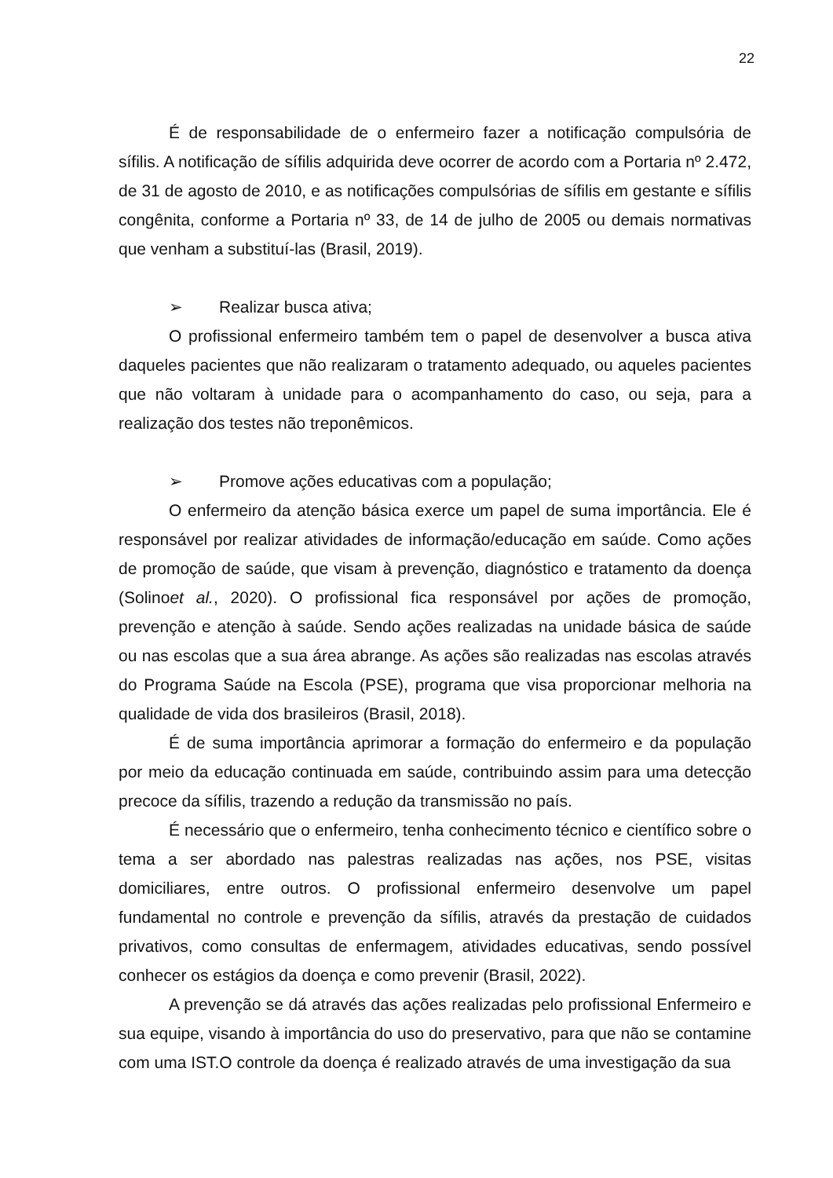22
É de responsabilidade de o enfermeiro fazer a notificação compulsória de sífilis. A notificação de sífilis adquirida deve ocorrer de acordo com a Portaria nº 2.472, de 31 de agosto de 2010, e as notificações compulsórias de sífilis em gestante e sífilis congênita, conforme a Portaria nº 33, de 14 de julho de 2005 ou demais normativas que venham a substituí-las (Brasil, 2019).
➢ Realizar busca ativa;
O profissional enfermeiro também tem o papel de desenvolver a busca ativa daqueles pacientes que não realizaram o tratamento adequado, ou aqueles pacientes que não voltaram à unidade para o acompanhamento do caso, ou seja, para a realização dos testes não treponêmicos.
➢ Promove ações educativas com a população;
O enfermeiro da atenção básica exerce um papel de suma importância. Ele é responsável por realizar atividades de informação/educação em saúde. Como ações de promoção de saúde, que visam à prevenção, diagnóstico e tratamento da doença (Solinoet al., 2020). O profissional fica responsável por ações de promoção, prevenção e atenção à saúde. Sendo ações realizadas na unidade básica de saúde ou nas escolas que a sua área abrange. As ações são realizadas nas escolas através do Programa Saúde na Escola (PSE), programa que visa proporcionar melhoria na qualidade de vida dos brasileiros (Brasil, 2018).
É de suma importância aprimorar a formação do enfermeiro e da população por meio da educação continuada em saúde, contribuindo assim para uma detecção precoce da sífilis, trazendo a redução da transmissão no país.
É necessário que o enfermeiro, tenha conhecimento técnico e científico sobre o tema a ser abordado nas palestras realizadas nas ações, nos PSE, visitas domiciliares, entre outros. O profissional enfermeiro desenvolve um papel fundamental no controle e prevenção da sífilis, através da prestação de cuidados privativos, como consultas de enfermagem, atividades educativas, sendo possível conhecer os estágios da doença e como prevenir (Brasil, 2022).
A prevenção se dá através das ações realizadas pelo profissional Enfermeiro e sua equipe, visando à importância do uso do preservativo, para que não se contamine com uma IST.O controle da doença é realizado através de uma investigação da sua